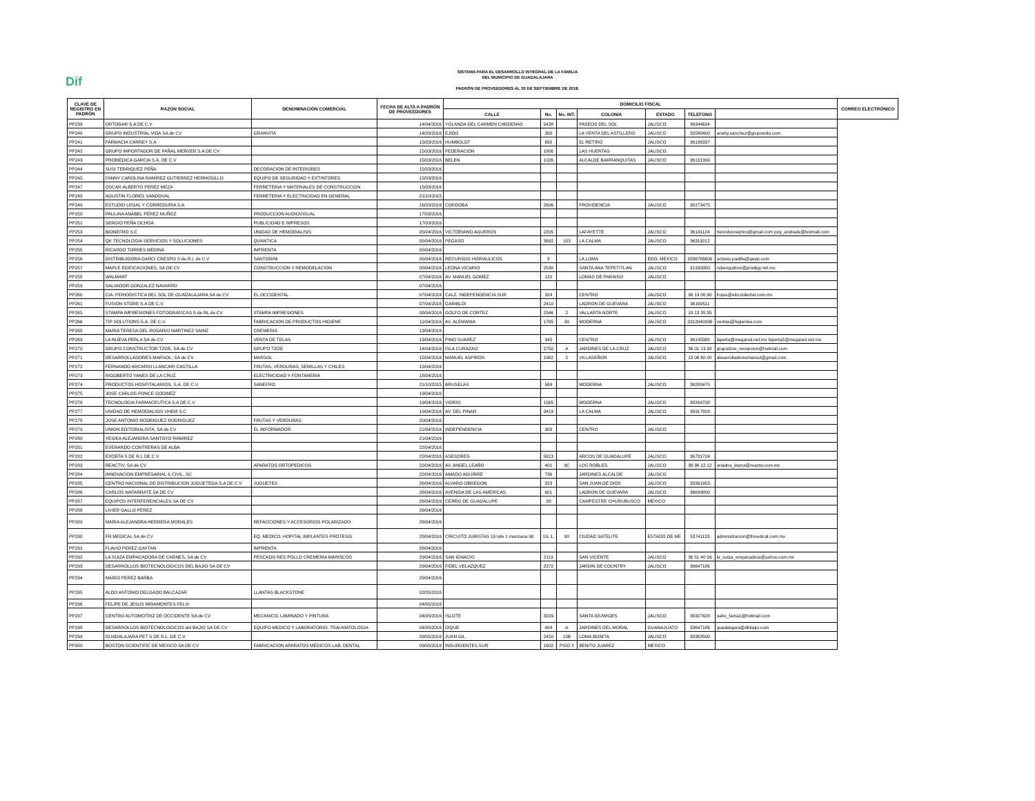Dif
SISTEMA PARA EL DESARROLLO INTEGRAL DE LA FAMILIA
DEL MUNICIPIO DE GUADALAJARA
PADRÓN DE PROVEEDORES AL 30 DE SEPTIEMBRE DE 2018.
| CLAVE DE REGISTRO EN PADRÓN | RAZON SOCIAL | DENOMINACIÓN COMERCIAL | FECHA DE ALTA A PADRÓN DE PROVEEDORES | DOMICILIO FISCAL | | | | | | | CORREO ELECTRÓNICO |
| --- | --- | --- | --- | --- | --- | --- | --- | --- | --- | --- | --- |
| | | | | CALLE | No. | No. INT. | COLONIA | ESTADO | TELEFONO | | |
| PP239 | ORTOGAR S.A DE C.V | | 14/04/2016 | YOLANDA DEL CARMEN CARDENAS | 5438 | | PASEOS DEL SOL | JALISCO | 36344634 | | |
| PP240 | GRUPO INDUSTRIAL VIDA SA de CV | GRANVITA | 14/03/2016 | EJIDO | 300 | | LA VENTA DEL ASTILLERO | JALISCO | 32080400 | anahy.sanchez@grupovida.com | |
| PP241 | FARMACIA CARREY S.A | | 15/03/2016 | HUMBOLDT | 650 | | EL RETIRO | JALISCO | 36136337 | | |
| PP242 | GRUPO IMPORTADOR DE PAÑAL MERVER S.A DE CV | | 15/03/2016 | FEDERACION | 1806 | | LAS HUERTAS | JALISCO | | | |
| PP243 | PROMEDICA GARCIA S.A. DE C.V | | 15/03/2016 | BELEN | 1026 | | ALCALDE BARRANQUITAS | JALISCO | 36131399 | | |
| PP244 | SUSI TERRIQUEZ PEÑA | DECORACION DE INTERIORES | 15/03/2016 | | | | | | | | |
| PP245 | FANNY CAROLINA RAMIREZ GUTIERREZ HERMOSILLO | EQUIPO DE SEGURIDAD Y EXTINTORES | 15/03/2016 | | | | | | | | |
| PP247 | OSCAR ALBERTO PEREZ MEZA | FERRETERIA Y MATERIALES DE CONSTRUCCION | 15/03/2016 | | | | | | | | |
| PP248 | AGUSTIN FLORES SANDOVAL | FERRETERIA Y ELECTRICIDAD EN GENERAL | 21/10/2015 | | | | | | | | |
| PP249 | ESTUDIO LEGAL Y CORREDURIA S.A | | 16/03/2016 | CORDOBA | 2606 | | PROVIDENCIA | JALISCO | 38173475 | | |
| PP250 | PAULINA ANABEL PEREZ MUÑOZ | PRODUCCION AUDIOVISUAL | 17/03/2016 | | | | | | | | |
| PP251 | SERGIO PEÑA OCHOA | PUBLICIDAD E IMPRESOS | 17/03/2016 | | | | | | | | |
| PP253 | BIONEFRO S.C | UNIDAD DE HEMODIALISIS | 05/04/2016 | VICTORIANO AGUEROS | 2205 | | LAFAYETTE | JALISCO | 36141124 | hemobionephro@gmail.com jorg_andrade@hotmail.com | |
| PP254 | QK TECNOLOGIA SERVICIOS Y SOLUCIONES | QUANTICA | 05/04/2016 | PEGASO | 3692 | 103 | LA CALMA | JALISCO | 36319212 | | |
| PP255 | RICARDO TORRES MEDINA | IMPRENTA | 05/04/2016 | | | | | | | | |
| PP256 | DISTRIBUIDORA GARCI CRESPO S de R.L de C.V | SANTORINI | 05/04/2016 | RECURSOS HIDRAULICOS | 8 | | LA LOMA | EDO. MEXICO | 3336786600 | octavio.padilla@gepp.com | |
| PP257 | MAPLE EDIFICACIONES, SA DE CV | CONSTRUCCION Y REMODELACION | 05/04/2016 | LEONA VICARIO | 2530 | | SANTA ANA TEPETITLAN | JALISCO | 31330350 | rubenguitron@prodigy.net.mx | |
| PP258 | WALMART | | 07/04/2016 | AV. MANUEL GOMEZ | 120 | | LOMAS DE PARAISO | JALISCO | | | |
| PP259 | SALVADOR GONZALEZ NAVARRO | | 07/04/2016 | | | | | | | | |
| PP260 | CIA. PERIODISTICA DEL SOL DE GUADALAJARA SA de CV | EL OCCIDENTAL | 07/04/2016 | CALZ. INDEPENDENCIA SUR | 324 | | CENTRO | JALISCO | 36 13 06 90 | lrojas@eloccidental.com.mx | |
| PP261 | FUSION STORE S.A DE C.V | | 07/04/2016 | GARIBLDI | 2410 | | LADRON DE GUEVARA | JALISCO | 36169511 | | |
| PP265 | STAMPA IMPRESIONES FOTOGRAFICAS S de RL de CV | STAMPA IMPRESIONES | 08/04/2016 | GOLFO DE CORTEZ | 2946 | 2 | VALLARTA NORTE | JALISCO | 18 13 35 35 | | |
| PP266 | TIP SOLUTIONS S.A. DE C.V. | FABRICACION DE PRODUCTOS HIGIENE | 11/04/2016 | AV. ALEMANIA | 1765 | 30 | MODERNA | JALISCO | 3312040936 | ventas@higienika.com | |
| PP268 | MARIA TERESA DEL ROSARIO MARTINEZ SAINZ | CREMERIA | 13/04/2016 | | | | | | | | |
| PP269 | LA NUEVA PERLA SA de CV | VENTA DE TELAS | 13/04/2016 | PINO SUAREZ | 345 | | CENTRO | JALISCO | 36145388 | laperla@megared.net.mx laperla2@megared.net.mx | |
| PP270 | GRUPO CONSTRUCTOR TZOE, SA de CV | GRUPO TZOE | 14/04/2016 | ISLA CURAZAO | 2750 | A | JARDINES DE LA CRUZ | JALISCO | 36 01 13 98 | grupotzoe_recepcion@hotmail.com | |
| PP271 | DESARROLLADORES MARSOL, SA de CV | MARSOL | 15/04/2016 | MANUEL ASPIROS | 1962 | 2 | VILLASEÑOR | JALISCO | 13 06 60 00 | desarrolladoresmarsol@gmail.com | |
| PP272 | FERNANDO ARCARIO LLANCARI CASTILLA | FRUTAS, VERDURAS, SEMILLAS Y CHILES | 15/04/2016 | | | | | | | | |
| PP273 | RIGOBERTO YANES DE LA CRUZ | ELECTRICIDAD Y FONTANERIA | 18/04/2016 | | | | | | | | |
| PP274 | PRODUCTOS HOSPITALARIOS, S.A. DE C.V. | SANEFRO | 21/10/2015 | BRUSELAS | 569 | | MODERNA | JALISCO | 36280470 | | |
| PP275 | JOSE CARLOS PONCE GODINEZ | | 19/04/2016 | | | | | | | | |
| PP276 | TECNOLOGIA FARMACEUTICA S.A DE C.V | | 19/04/2016 | VIDRIO | 1565 | | MODERNA | JALISCO | 38264708 | | |
| PP277 | UNIDAD DE HEMODIALISIS UHEM S.C | | 19/04/2016 | AV. DEL PINAR | 3419 | | LA CALMA | JALISCO | 36317803 | | |
| PP278 | JOSE ANTONIO RODRIGUEZ RODRIGUEZ | FRUTAS Y VERDURAS | 20/04/2016 | | | | | | | | |
| PP279 | UNION EDITORIALISTA, SA de CV | EL INFORMADOR | 21/04/2016 | INDEPENDENCIA | 300 | | CENTRO | JALISCO | | | |
| PP280 | YESIKA ALEJANDRA SANTOYO RAMIREZ | | 21/04/2016 | | | | | | | | |
| PP281 | EVERARDO CONTRERAS DE ALBA | | 22/04/2016 | | | | | | | | |
| PP282 | EXORTA S DE R.L DE C.V | | 22/04/2016 | ASESORES | 5613 | | ARCOS DE GUADALUPE | JALISCO | 36731724 | | |
| PP283 | REACTIV, SA de CV | APARATOS ORTOPEDICOS | 22/04/2016 | AV. ANGEL LEAÑO | 401 | 3C | LOS ROBLES | JALISCO | 36 36 12 12 | ariadna_ibarra@reactiv.com.mx | |
| PP284 | INNOVACION EMPRESARIAL & CIVIL, SC | | 22/04/2016 | AMADO AGUIRRE | 736 | | JARDINES ALCALDE | JALISCO | | | |
| PP285 | CENTRO NACIONAL DE DISTRIBUCION JUGUETEGA S.A DE C.V | JUGUETES | 26/04/2016 | ALVARO OBREGON | 323 | | SAN JUAN DE DIOS | JALISCO | 33361953 | | |
| PP286 | CARLOS NAFARRATE SA DE CV | | 26/04/2016 | AVENIDA DE LAS AMERICAS | 601 | | LADRON DE GUEVARA | JALISCO | 36699800 | | |
| PP287 | EQUIPOS INTERFERENCIALES SA DE CV | | 26/04/2016 | CERRO DE GUADALUPE | 28 | | CAMPESTRE CHURUBUSCO | MEXICO | | | |
| PP288 | LIVIER GALLO PEREZ | | 26/04/2016 | | | | | | | | |
| PP289 | MARIA ALEJANDRA HERRERA MORALES | REFACCIONES Y ACCESORIOS POLARIZADO | 26/04/2016 | | | | | | | | |
| PP290 | FR MEDICAL SA de CV | EQ. MEDICO, HOPITAL IMPLANTES PROTESIS | 28/04/2016 | CIRCUITO JURISTAS 19 lote 1 manzana 90 | 19, 1, | 90 | CIUDAD SATELITE | ESTADO DE ME | 53741133 | administracion@frmedical.com.mx | |
| PP291 | FLAVIO PEREZ GAYTAN | IMPRENTA | 28/04/2016 | | | | | | | | |
| PP292 | LA SUIZA EMPACADORA DE CARNES, SA de CV | PESCADO RES POLLO CREMERIA MARISCOS | 29/04/2016 | SAN IGNACIO | 2119 | | SAN VICENTE | JALISCO | 36 51 40 56 | la_suiza_empacadora@yahoo.com.mx | |
| PP293 | DESARROLLOS BIOTECNOLOGICOS DEL BAJIO SA DE CV | | 29/04/2016 | FIDEL VELAZQUEZ | 2372 | | JARDIN DE COUNTRY | JALISCO | 36647186 | | |
| PP294 | MARIO PEREZ BARBA | | 29/04/2016 | | | | | | | | |
| PP295 | ALDO ANTONIO DELGADO BALCAZAR | LLANTAS BLACKSTONE | 02/05/2016 | | | | | | | | |
| PP296 | FELIPE DE JESUS MIRAMONTES FELIX | | 04/05/2016 | | | | | | | | |
| PP297 | CENTRO AUTOMOTRIZ DE OCCIDENTE SA de CV | MECANICO, LAMINADO Y PINTURA | 04/05/2016 | ISLOTE | 3029 | | SANTA IDUWIGES | JALISCO | 36327428 | oahs_fama1@hotmail.com | |
| PP298 | DESARROLLOS BIOTECNOLOGICOS del BAJIO SA DE CV | EQUIPO MEDICO Y LABORATORIO, TRAUMATOLOGIA | 04/05/2016 | DIQUE | 404 | A | JARDINES DEL MORAL | GUANAJUATO | 33647186 | guadalajara@dbbajio.com | |
| PP299 | GUADALAJARA PET S DE R.L. DE C.V | | 09/05/2016 | JUAN GIL | 2450 | 15B | LOMA BONITA | JALISCO | 38363500 | | |
| PP300 | BOSTON SCIENTIFIC DE MEXICO SA DE CV | FABRICACION APARATOS MEDICOS LAB, DENTAL | 09/05/2016 | INSURGENTES SUR | 1602 | PISO 2 | BENITO JUAREZ | MEXICO | | | |